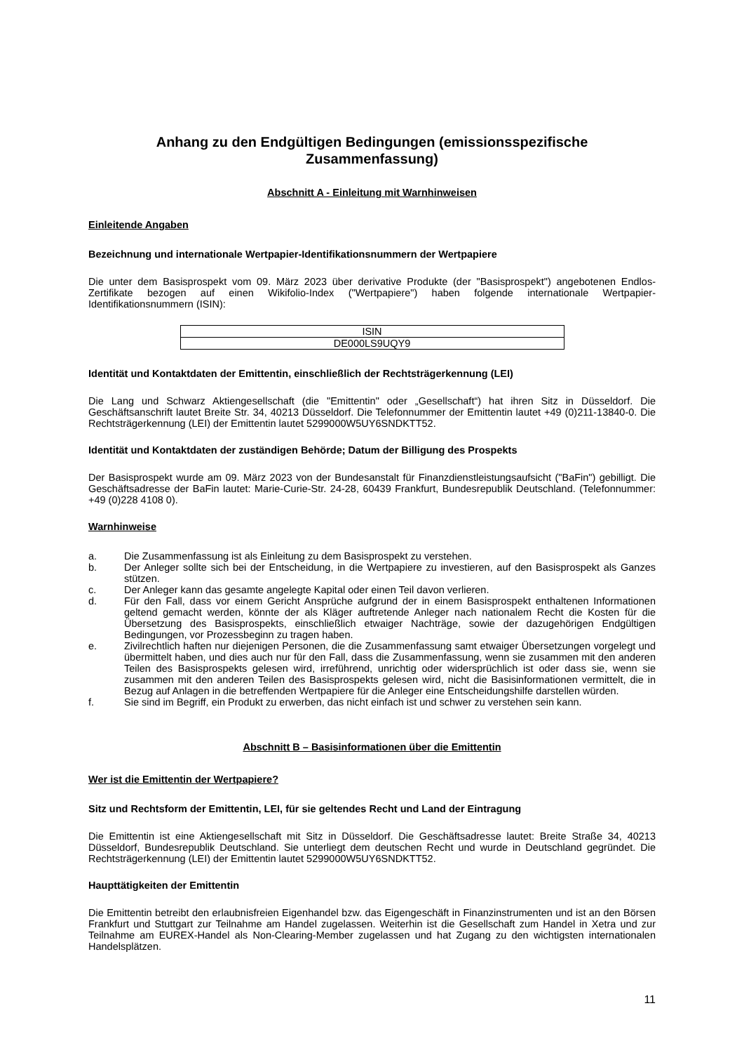Anhang zu den Endgültigen Bedingungen (emissionsspezifische Zusammenfassung)
Abschnitt A - Einleitung mit Warnhinweisen
Einleitende Angaben
Bezeichnung und internationale Wertpapier-Identifikationsnummern der Wertpapiere
Die unter dem Basisprospekt vom 09. März 2023 über derivative Produkte (der "Basisprospekt") angebotenen Endlos-Zertifikate bezogen auf einen Wikifolio-Index ("Wertpapiere") haben folgende internationale Wertpapier-Identifikationsnummern (ISIN):
| ISIN |
| --- |
| DE000LS9UQY9 |
Identität und Kontaktdaten der Emittentin, einschließlich der Rechtsträgerkennung (LEI)
Die Lang und Schwarz Aktiengesellschaft (die "Emittentin" oder „Gesellschaft“) hat ihren Sitz in Düsseldorf. Die Geschäftsanschrift lautet Breite Str. 34, 40213 Düsseldorf. Die Telefonnummer der Emittentin lautet +49 (0)211-13840-0. Die Rechtsträgerkennung (LEI) der Emittentin lautet 5299000W5UY6SNDKTT52.
Identität und Kontaktdaten der zuständigen Behörde; Datum der Billigung des Prospekts
Der Basisprospekt wurde am 09. März 2023 von der Bundesanstalt für Finanzdienstleistungsaufsicht ("BaFin") gebilligt. Die Geschäftsadresse der BaFin lautet: Marie-Curie-Str. 24-28, 60439 Frankfurt, Bundesrepublik Deutschland. (Telefonnummer: +49 (0)228 4108 0).
Warnhinweise
a. Die Zusammenfassung ist als Einleitung zu dem Basisprospekt zu verstehen.
b. Der Anleger sollte sich bei der Entscheidung, in die Wertpapiere zu investieren, auf den Basisprospekt als Ganzes stützen.
c. Der Anleger kann das gesamte angelegte Kapital oder einen Teil davon verlieren.
d. Für den Fall, dass vor einem Gericht Ansprüche aufgrund der in einem Basisprospekt enthaltenen Informationen geltend gemacht werden, könnte der als Kläger auftretende Anleger nach nationalem Recht die Kosten für die Übersetzung des Basisprospekts, einschließlich etwaiger Nachträge, sowie der dazugehörigen Endgültigen Bedingungen, vor Prozessbeginn zu tragen haben.
e. Zivilrechtlich haften nur diejenigen Personen, die die Zusammenfassung samt etwaiger Übersetzungen vorgelegt und übermittelt haben, und dies auch nur für den Fall, dass die Zusammenfassung, wenn sie zusammen mit den anderen Teilen des Basisprospekts gelesen wird, irreführend, unrichtig oder widersprüchlich ist oder dass sie, wenn sie zusammen mit den anderen Teilen des Basisprospekts gelesen wird, nicht die Basisinformationen vermittelt, die in Bezug auf Anlagen in die betreffenden Wertpapiere für die Anleger eine Entscheidungshilfe darstellen würden.
f. Sie sind im Begriff, ein Produkt zu erwerben, das nicht einfach ist und schwer zu verstehen sein kann.
Abschnitt B – Basisinformationen über die Emittentin
Wer ist die Emittentin der Wertpapiere?
Sitz und Rechtsform der Emittentin, LEI, für sie geltendes Recht und Land der Eintragung
Die Emittentin ist eine Aktiengesellschaft mit Sitz in Düsseldorf. Die Geschäftsadresse lautet: Breite Straße 34, 40213 Düsseldorf, Bundesrepublik Deutschland. Sie unterliegt dem deutschen Recht und wurde in Deutschland gegründet. Die Rechtsträgerkennung (LEI) der Emittentin lautet 5299000W5UY6SNDKTT52.
Haupttätigkeiten der Emittentin
Die Emittentin betreibt den erlaubnisfreien Eigenhandel bzw. das Eigengeschäft in Finanzinstrumenten und ist an den Börsen Frankfurt und Stuttgart zur Teilnahme am Handel zugelassen. Weiterhin ist die Gesellschaft zum Handel in Xetra und zur Teilnahme am EUREX-Handel als Non-Clearing-Member zugelassen und hat Zugang zu den wichtigsten internationalen Handelsplätzen.
11